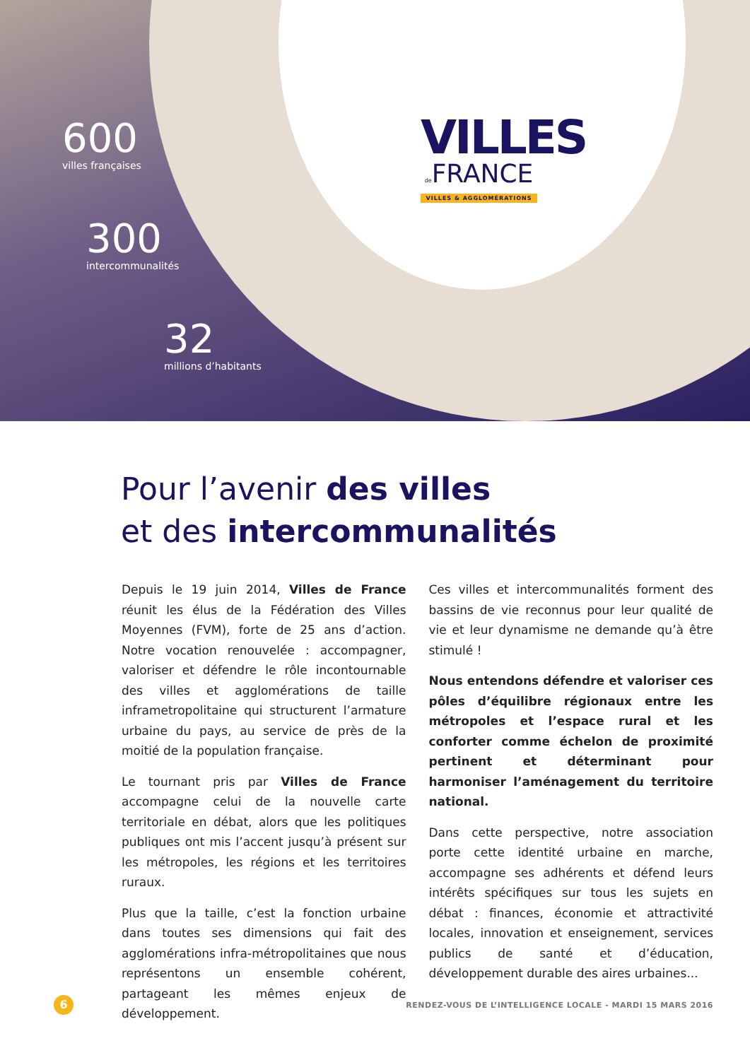600
villes françaises
300
intercommunalités
32
millions d’habitants
VILLES
de FRANCE
VILLES & AGGLOMÉRATIONS
Pour l’avenir des villes
et des intercommunalités
Depuis le 19 juin 2014, Villes de France réunit les élus de la Fédération des Villes Moyennes (FVM), forte de 25 ans d’action. Notre vocation renouvelée : accompagner, valoriser et défendre le rôle incontournable des villes et agglomérations de taille inframetropolitaine qui structurent l’armature urbaine du pays, au service de près de la moitié de la population française.
Le tournant pris par Villes de France accompagne celui de la nouvelle carte territoriale en débat, alors que les politiques publiques ont mis l’accent jusqu’à présent sur les métropoles, les régions et les territoires ruraux.
Plus que la taille, c’est la fonction urbaine dans toutes ses dimensions qui fait des agglomérations infra-métropolitaines que nous représentons un ensemble cohérent, partageant les mêmes enjeux de développement.
Ces villes et intercommunalités forment des bassins de vie reconnus pour leur qualité de vie et leur dynamisme ne demande qu’à être stimulé !
Nous entendons défendre et valoriser ces pôles d’équilibre régionaux entre les métropoles et l’espace rural et les conforter comme échelon de proximité pertinent et déterminant pour harmoniser l’aménagement du territoire national.
Dans cette perspective, notre association porte cette identité urbaine en marche, accompagne ses adhérents et défend leurs intérêts spécifiques sur tous les sujets en débat : finances, économie et attractivité locales, innovation et enseignement, services publics de santé et d’éducation, développement durable des aires urbaines...
6
RENDEZ-VOUS DE L’INTELLIGENCE LOCALE - MARDI 15 MARS 2016